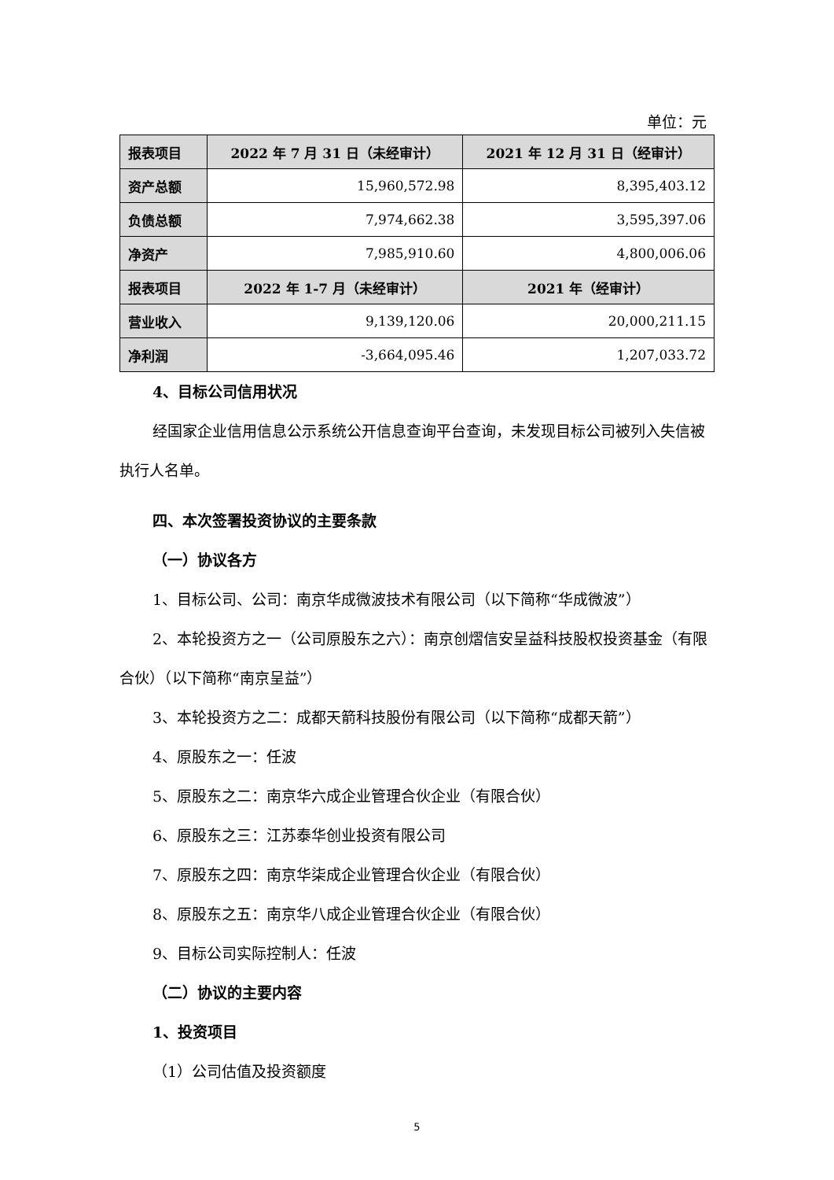单位：元
| 报表项目 | 2022 年 7 月 31 日（未经审计） | 2021 年 12 月 31 日（经审计） |
| --- | --- | --- |
| 资产总额 | 15,960,572.98 | 8,395,403.12 |
| 负债总额 | 7,974,662.38 | 3,595,397.06 |
| 净资产 | 7,985,910.60 | 4,800,006.06 |
| 报表项目 | 2022 年 1-7 月（未经审计） | 2021 年（经审计） |
| 营业收入 | 9,139,120.06 | 20,000,211.15 |
| 净利润 | -3,664,095.46 | 1,207,033.72 |
4、目标公司信用状况
经国家企业信用信息公示系统公开信息查询平台查询，未发现目标公司被列入失信被执行人名单。
四、本次签署投资协议的主要条款
（一）协议各方
1、目标公司、公司：南京华成微波技术有限公司（以下简称“华成微波”）
2、本轮投资方之一（公司原股东之六）：南京创熠信安呈益科技股权投资基金（有限合伙）（以下简称“南京呈益”）
3、本轮投资方之二：成都天箭科技股份有限公司（以下简称“成都天箭”）
4、原股东之一：任波
5、原股东之二：南京华六成企业管理合伙企业（有限合伙）
6、原股东之三：江苏泰华创业投资有限公司
7、原股东之四：南京华柒成企业管理合伙企业（有限合伙）
8、原股东之五：南京华八成企业管理合伙企业（有限合伙）
9、目标公司实际控制人：任波
（二）协议的主要内容
1、投资项目
（1）公司估值及投资额度
5